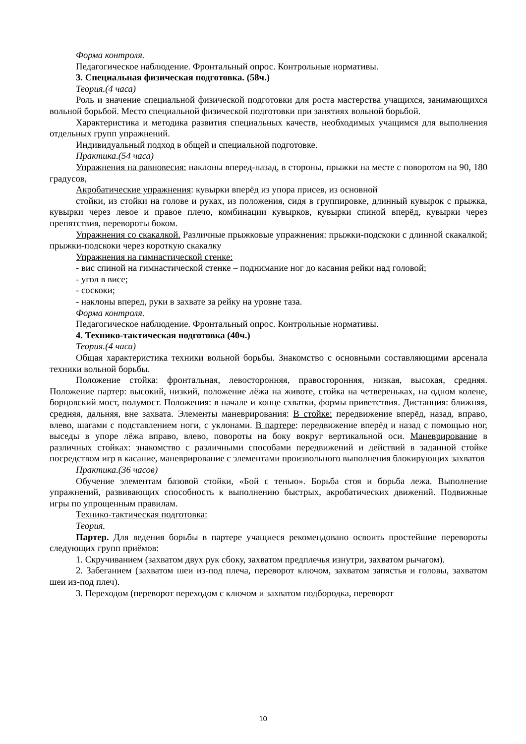Форма контроля.
Педагогическое наблюдение. Фронтальный опрос. Контрольные нормативы.
3. Специальная физическая подготовка. (58ч.)
Теория.(4 часа)
Роль и значение специальной физической подготовки для роста мастерства учащихся, занимающихся вольной борьбой. Место специальной физической подготовки при занятиях вольной борьбой.
Характеристика и методика развития специальных качеств, необходимых учащимся для выполнения отдельных групп упражнений.
Индивидуальный подход в общей и специальной подготовке.
Практика.(54 часа)
Упражнения на равновесия: наклоны вперед-назад, в стороны, прыжки на месте с поворотом на 90, 180 градусов,
Акробатические упражнения: кувырки вперёд из упора присев, из основной
стойки, из стойки на голове и руках, из положения, сидя в группировке, длинный кувырок с прыжка, кувырки через левое и правое плечо, комбинации кувырков, кувырки спиной вперёд, кувырки через препятствия, перевороты боком.
Упражнения со скакалкой. Различные прыжковые упражнения: прыжки-подскоки с длинной скакалкой; прыжки-подскоки через короткую скакалку
Упражнения на гимнастической стенке:
- вис спиной на гимнастической стенке – поднимание ног до касания рейки над головой;
- угол в висе;
- соскоки;
- наклоны вперед, руки в захвате за рейку на уровне таза.
Форма контроля.
Педагогическое наблюдение. Фронтальный опрос. Контрольные нормативы.
4. Технико-тактическая подготовка (40ч.)
Теория.(4 часа)
Общая характеристика техники вольной борьбы. Знакомство с основными составляющими арсенала техники вольной борьбы.
Положение стойка: фронтальная, левосторонняя, правосторонняя, низкая, высокая, средняя. Положение партер: высокий, низкий, положение лёжа на животе, стойка на четвереньках, на одном колене, борцовский мост, полумост. Положения: в начале и конце схватки, формы приветствия. Дистанция: ближняя, средняя, дальняя, вне захвата. Элементы маневрирования: В стойке: передвижение вперёд, назад, вправо, влево, шагами с подставлением ноги, с уклонами. В партере: передвижение вперёд и назад с помощью ног, выседы в упоре лёжа вправо, влево, повороты на боку вокруг вертикальной оси. Маневрирование в различных стойках: знакомство с различными способами передвижений и действий в заданной стойке посредством игр в касание, маневрирование с элементами произвольного выполнения блокирующих захватов
Практика.(36 часов)
Обучение элементам базовой стойки, «Бой с тенью». Борьба стоя и борьба лежа. Выполнение упражнений, развивающих способность к выполнению быстрых, акробатических движений. Подвижные игры по упрощенным правилам.
Технико-тактическая подготовка:
Теория.
Партер. Для ведения борьбы в партере учащиеся рекомендовано освоить простейшие перевороты следующих групп приёмов:
1. Скручиванием (захватом двух рук сбоку, захватом предплечья изнутри, захватом рычагом).
2. Забеганием (захватом шеи из-под плеча, переворот ключом, захватом запястья и головы, захватом шеи из-под плеч).
3. Переходом (переворот переходом с ключом и захватом подбородка, переворот
10